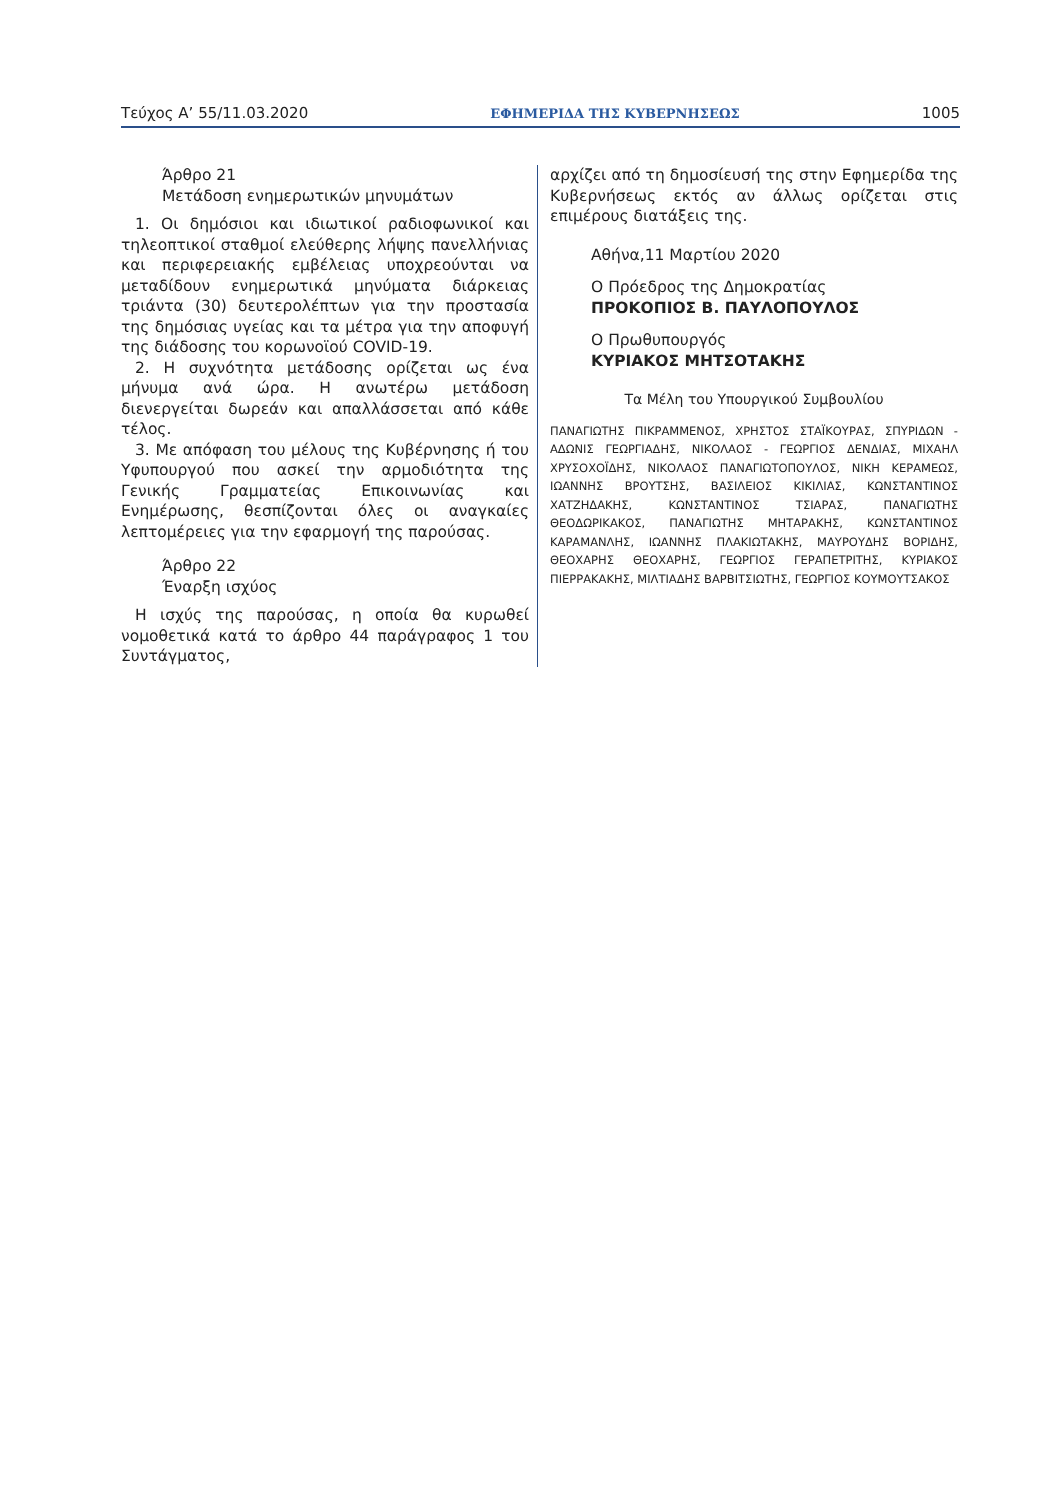Τεύχος Α’ 55/11.03.2020 ΕΦΗΜΕΡΙΔΑ ΤΗΣ ΚΥΒΕΡΝΗΣΕΩΣ 1005
Άρθρο 21
Μετάδοση ενημερωτικών μηνυμάτων
1. Οι δημόσιοι και ιδιωτικοί ραδιοφωνικοί και τηλεοπτικοί σταθμοί ελεύθερης λήψης πανελλήνιας και περιφερειακής εμβέλειας υποχρεούνται να μεταδίδουν ενημερωτικά μηνύματα διάρκειας τριάντα (30) δευτερολέπτων για την προστασία της δημόσιας υγείας και τα μέτρα για την αποφυγή της διάδοσης του κορωνοϊού COVID-19.
2. Η συχνότητα μετάδοσης ορίζεται ως ένα μήνυμα ανά ώρα. Η ανωτέρω μετάδοση διενεργείται δωρεάν και απαλλάσσεται από κάθε τέλος.
3. Με απόφαση του μέλους της Κυβέρνησης ή του Υφυπουργού που ασκεί την αρμοδιότητα της Γενικής Γραμματείας Επικοινωνίας και Ενημέρωσης, θεσπίζονται όλες οι αναγκαίες λεπτομέρειες για την εφαρμογή της παρούσας.
Άρθρο 22
Έναρξη ισχύος
Η ισχύς της παρούσας, η οποία θα κυρωθεί νομοθετικά κατά το άρθρο 44 παράγραφος 1 του Συντάγματος,
αρχίζει από τη δημοσίευσή της στην Εφημερίδα της Κυβερνήσεως εκτός αν άλλως ορίζεται στις επιμέρους διατάξεις της.
Αθήνα,11 Μαρτίου 2020
Ο Πρόεδρος της Δημοκρατίας
ΠΡΟΚΟΠΙΟΣ Β. ΠΑΥΛΟΠΟΥΛΟΣ
Ο Πρωθυπουργός
ΚΥΡΙΑΚΟΣ ΜΗΤΣΟΤΑΚΗΣ
Τα Μέλη του Υπουργικού Συμβουλίου
ΠΑΝΑΓΙΩΤΗΣ ΠΙΚΡΑΜΜΕΝΟΣ, ΧΡΗΣΤΟΣ ΣΤΑΪΚΟΥΡΑΣ, ΣΠΥΡΙΔΩΝ - ΑΔΩΝΙΣ ΓΕΩΡΓΙΑΔΗΣ, ΝΙΚΟΛΑΟΣ - ΓΕΩΡΓΙΟΣ ΔΕΝΔΙΑΣ, ΜΙΧΑΗΛ ΧΡΥΣΟΧΟΪΔΗΣ, ΝΙΚΟΛΑΟΣ ΠΑΝΑΓΙΩΤΟΠΟΥΛΟΣ, ΝΙΚΗ ΚΕΡΑΜΕΩΣ, ΙΩΑΝΝΗΣ ΒΡΟΥΤΣΗΣ, ΒΑΣΙΛΕΙΟΣ ΚΙΚΙΛΙΑΣ, ΚΩΝΣΤΑΝΤΙΝΟΣ ΧΑΤΖΗΔΑΚΗΣ, ΚΩΝΣΤΑΝΤΙΝΟΣ ΤΣΙΑΡΑΣ, ΠΑΝΑΓΙΩΤΗΣ ΘΕΟΔΩΡΙΚΑΚΟΣ, ΠΑΝΑΓΙΩΤΗΣ ΜΗΤΑΡΑΚΗΣ, ΚΩΝΣΤΑΝΤΙΝΟΣ ΚΑΡΑΜΑΝΛΗΣ, ΙΩΑΝΝΗΣ ΠΛΑΚΙΩΤΑΚΗΣ, ΜΑΥΡΟΥΔΗΣ ΒΟΡΙΔΗΣ, ΘΕΟΧΑΡΗΣ ΘΕΟΧΑΡΗΣ, ΓΕΩΡΓΙΟΣ ΓΕΡΑΠΕΤΡΙΤΗΣ, ΚΥΡΙΑΚΟΣ ΠΙΕΡΡΑΚΑΚΗΣ, ΜΙΛΤΙΑΔΗΣ ΒΑΡΒΙΤΣΙΩΤΗΣ, ΓΕΩΡΓΙΟΣ ΚΟΥΜΟΥΤΣΑΚΟΣ